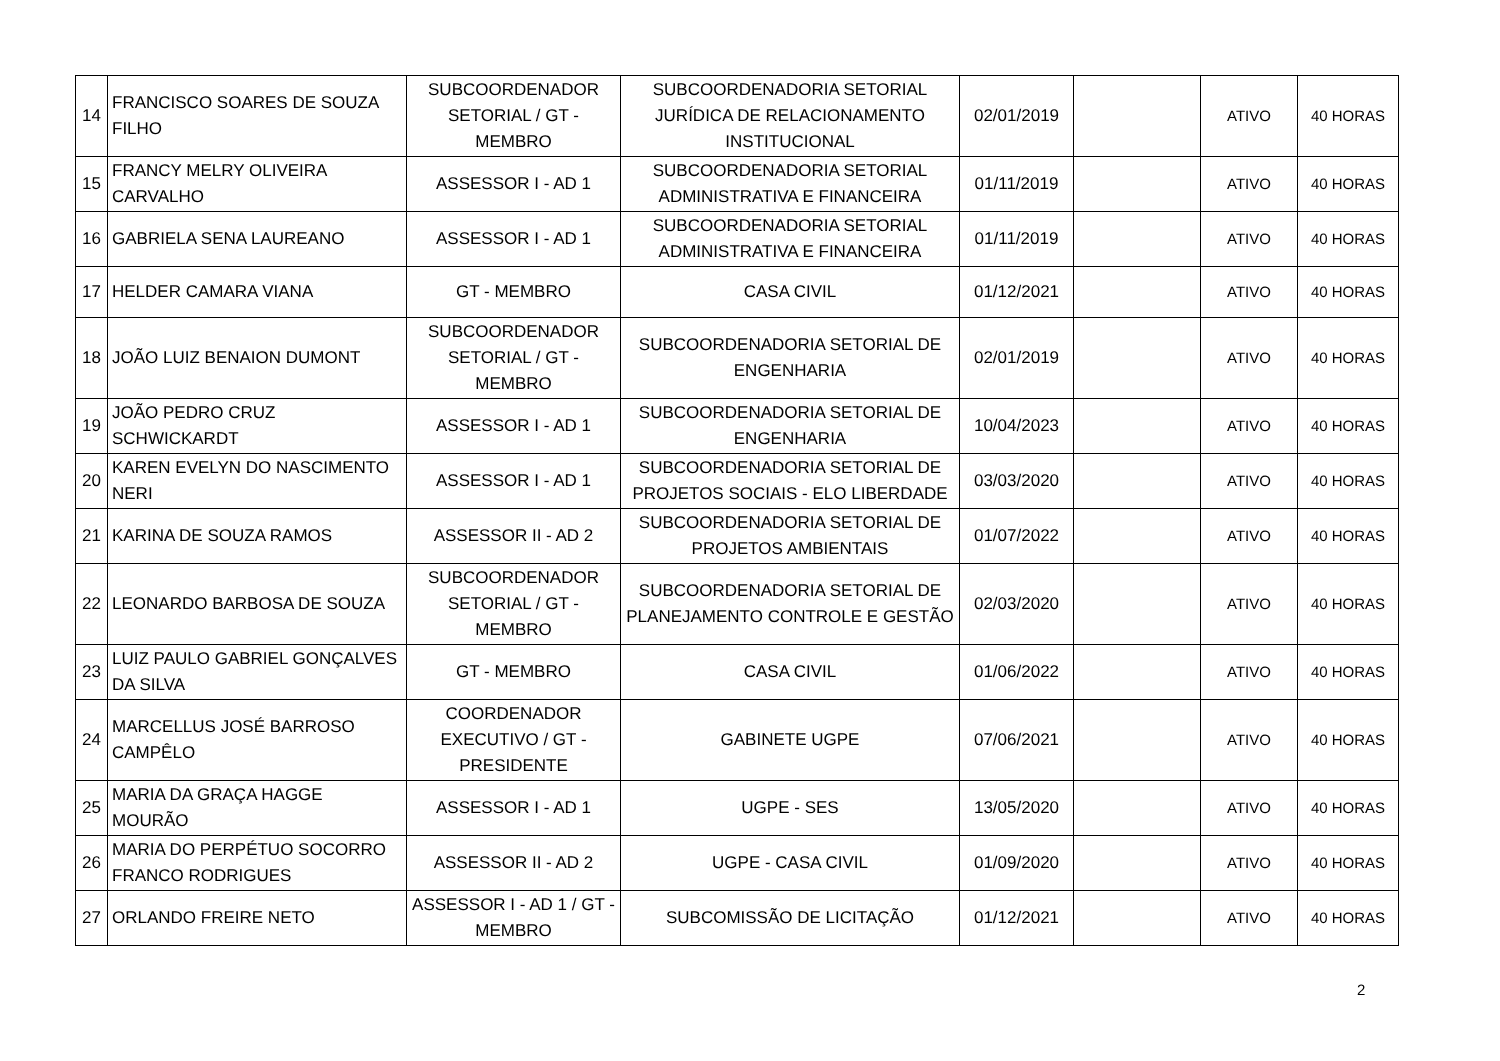| 14 | FRANCISCO SOARES DE SOUZA FILHO | SUBCOORDENADOR SETORIAL / GT - MEMBRO | SUBCOORDENADORIA SETORIAL JURÍDICA DE RELACIONAMENTO INSTITUCIONAL | 02/01/2019 | | ATIVO | 40 HORAS |
| 15 | FRANCY MELRY OLIVEIRA CARVALHO | ASSESSOR I - AD 1 | SUBCOORDENADORIA SETORIAL ADMINISTRATIVA E FINANCEIRA | 01/11/2019 | | ATIVO | 40 HORAS |
| 16 | GABRIELA SENA LAUREANO | ASSESSOR I - AD 1 | SUBCOORDENADORIA SETORIAL ADMINISTRATIVA E FINANCEIRA | 01/11/2019 | | ATIVO | 40 HORAS |
| 17 | HELDER CAMARA VIANA | GT - MEMBRO | CASA CIVIL | 01/12/2021 | | ATIVO | 40 HORAS |
| 18 | JOÃO LUIZ BENAION DUMONT | SUBCOORDENADOR SETORIAL / GT - MEMBRO | SUBCOORDENADORIA SETORIAL DE ENGENHARIA | 02/01/2019 | | ATIVO | 40 HORAS |
| 19 | JOÃO PEDRO CRUZ SCHWICKARDT | ASSESSOR I - AD 1 | SUBCOORDENADORIA SETORIAL DE ENGENHARIA | 10/04/2023 | | ATIVO | 40 HORAS |
| 20 | KAREN EVELYN DO NASCIMENTO NERI | ASSESSOR I - AD 1 | SUBCOORDENADORIA SETORIAL DE PROJETOS SOCIAIS - ELO LIBERDADE | 03/03/2020 | | ATIVO | 40 HORAS |
| 21 | KARINA DE SOUZA RAMOS | ASSESSOR II - AD 2 | SUBCOORDENADORIA SETORIAL DE PROJETOS AMBIENTAIS | 01/07/2022 | | ATIVO | 40 HORAS |
| 22 | LEONARDO BARBOSA DE SOUZA | SUBCOORDENADOR SETORIAL / GT - MEMBRO | SUBCOORDENADORIA SETORIAL DE PLANEJAMENTO CONTROLE E GESTÃO | 02/03/2020 | | ATIVO | 40 HORAS |
| 23 | LUIZ PAULO GABRIEL GONÇALVES DA SILVA | GT - MEMBRO | CASA CIVIL | 01/06/2022 | | ATIVO | 40 HORAS |
| 24 | MARCELLUS JOSÉ BARROSO CAMPÊLO | COORDENADOR EXECUTIVO / GT - PRESIDENTE | GABINETE UGPE | 07/06/2021 | | ATIVO | 40 HORAS |
| 25 | MARIA DA GRAÇA HAGGE MOURÃO | ASSESSOR I - AD 1 | UGPE - SES | 13/05/2020 | | ATIVO | 40 HORAS |
| 26 | MARIA DO PERPÉTUO SOCORRO FRANCO RODRIGUES | ASSESSOR II - AD 2 | UGPE - CASA CIVIL | 01/09/2020 | | ATIVO | 40 HORAS |
| 27 | ORLANDO FREIRE NETO | ASSESSOR I - AD 1 / GT - MEMBRO | SUBCOMISSÃO DE LICITAÇÃO | 01/12/2021 | | ATIVO | 40 HORAS |
2